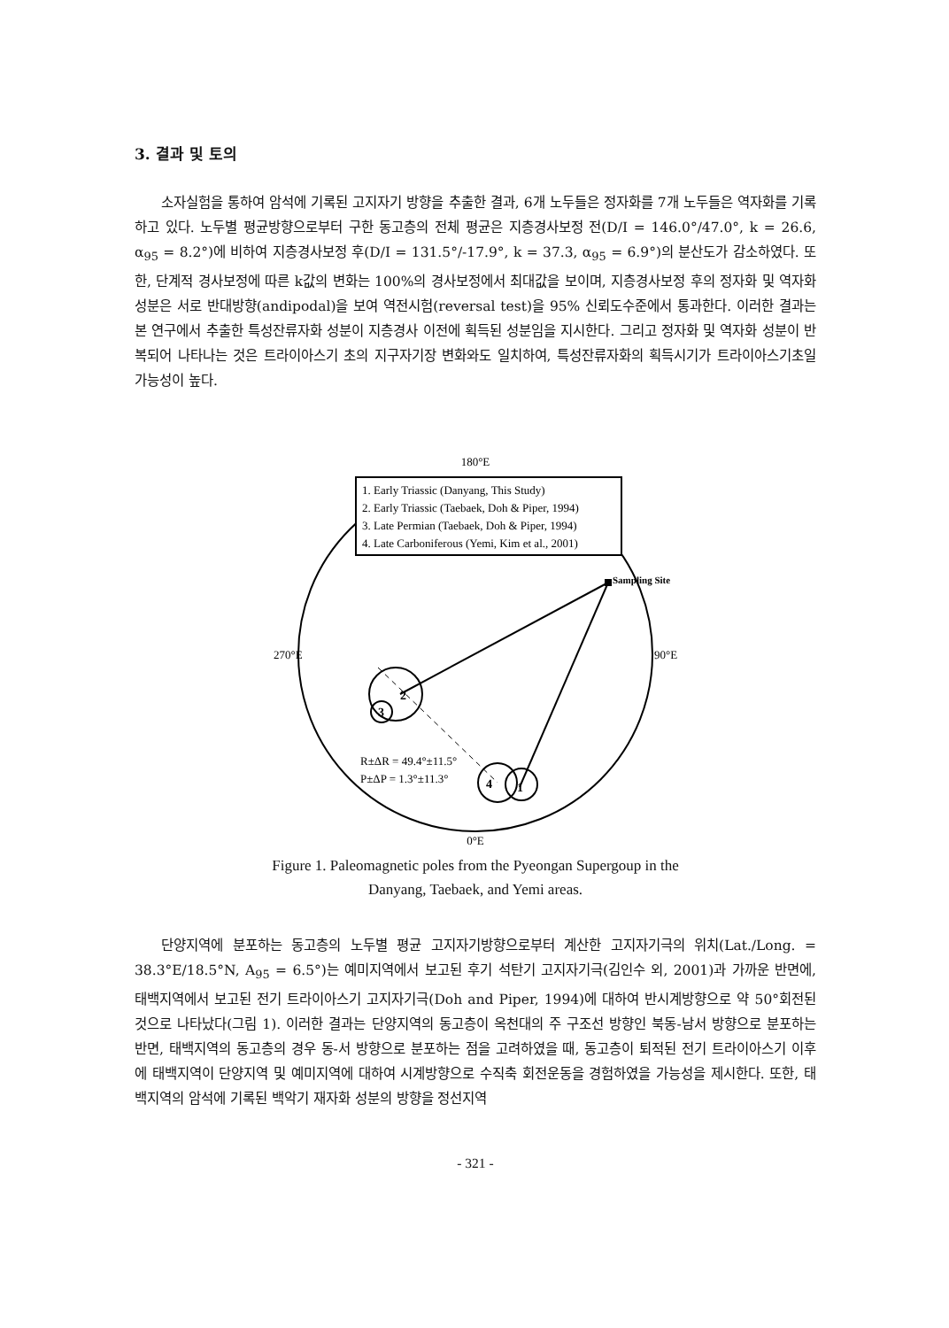3. 결과 및 토의
소자실험을 통하여 암석에 기록된 고지자기 방향을 추출한 결과, 6개 노두들은 정자화를 7개 노두들은 역자화를 기록하고 있다. 노두별 평균방향으로부터 구한 동고층의 전체 평균은 지층경사보정 전(D/I = 146.0°/47.0°, k = 26.6, α<sub>95</sub> = 8.2°)에 비하여 지층경사보정 후(D/I = 131.5°/-17.9°, k = 37.3, α<sub>95</sub> = 6.9°)의 분산도가 감소하였다. 또한, 단계적 경사보정에 따른 k값의 변화는 100%의 경사보정에서 최대값을 보이며, 지층경사보정 후의 정자화 및 역자화 성분은 서로 반대방향(andipodal)을 보여 역전시험(reversal test)을 95% 신뢰도수준에서 통과한다. 이러한 결과는 본 연구에서 추출한 특성잔류자화 성분이 지층경사 이전에 획득된 성분임을 지시한다. 그리고 정자화 및 역자화 성분이 반복되어 나타나는 것은 트라이아스기 초의 지구자기장 변화와도 일치하여, 특성잔류자화의 획득시기가 트라이아스기초일 가능성이 높다.
180°E
1. Early Triassic (Danyang, This Study)
2. Early Triassic (Taebaek, Doh & Piper, 1994)
3. Late Permian (Taebaek, Doh & Piper, 1994)
4. Late Carboniferous (Yemi, Kim et al., 2001)
270°E
90°E
Sampling Site
2
3
4
1
R±ΔR = 49.4°±11.5°
P±ΔP = 1.3°±11.3°
0°E
Figure 1. Paleomagnetic poles from the Pyeongan Supergoup in the
Danyang, Taebaek, and Yemi areas.
단양지역에 분포하는 동고층의 노두별 평균 고지자기방향으로부터 계산한 고지자기극의 위치(Lat./Long. = 38.3°E/18.5°N, A<sub>95</sub> = 6.5°)는 예미지역에서 보고된 후기 석탄기 고지자기극(김인수 외, 2001)과 가까운 반면에, 태백지역에서 보고된 전기 트라이아스기 고지자기극(Doh and Piper, 1994)에 대하여 반시계방향으로 약 50°회전된 것으로 나타났다(그림 1). 이러한 결과는 단양지역의 동고층이 옥천대의 주 구조선 방향인 북동-남서 방향으로 분포하는 반면, 태백지역의 동고층의 경우 동-서 방향으로 분포하는 점을 고려하였을 때, 동고층이 퇴적된 전기 트라이아스기 이후에 태백지역이 단양지역 및 예미지역에 대하여 시계방향으로 수직축 회전운동을 경험하였을 가능성을 제시한다. 또한, 태백지역의 암석에 기록된 백악기 재자화 성분의 방향을 정선지역
- 321 -